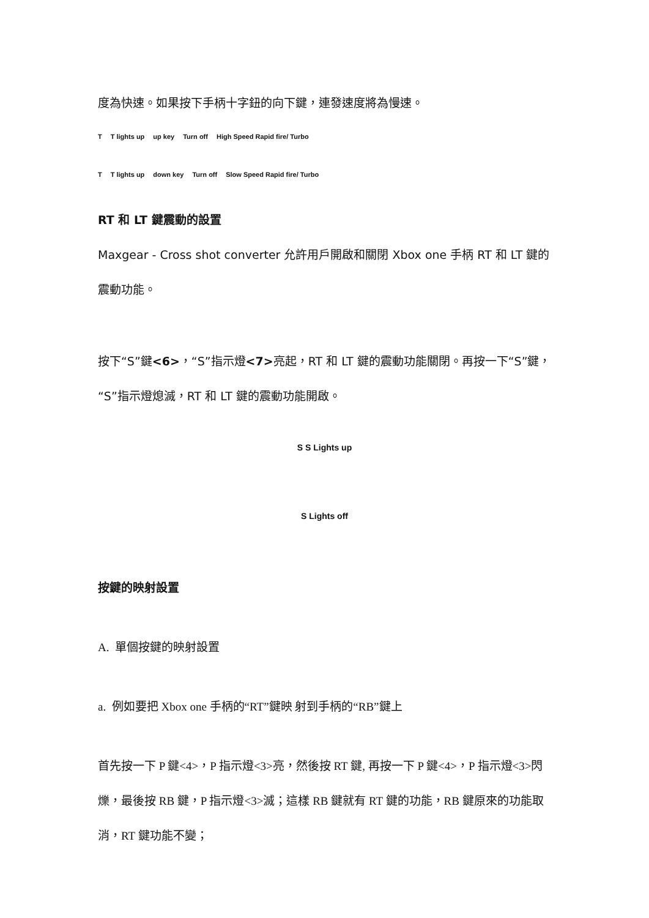度為快速。如果按下手柄十字鈕的向下鍵，連發速度將為慢速。
T T lights up up key Turn off High Speed Rapid fire/ Turbo
T T lights up down key Turn off Slow Speed Rapid fire/ Turbo
RT 和 LT 鍵震動的設置
Maxgear - Cross shot converter 允許用戶開啟和關閉 Xbox one 手柄 RT 和 LT 鍵的震動功能。
按下“S”鍵<6>，“S”指示燈<7>亮起，RT 和 LT 鍵的震動功能關閉。再按一下“S”鍵，“S”指示燈熄滅，RT 和 LT 鍵的震動功能開啟。
S S Lights up
S Lights off
按鍵的映射設置
A. 單個按鍵的映射設置
a. 例如要把 Xbox one 手柄的“RT”鍵映 射到手柄的“RB”鍵上
首先按一下 P 鍵<4>，P 指示燈<3>亮，然後按 RT 鍵, 再按一下 P 鍵<4>，P 指示燈<3>閃爍，最後按 RB 鍵，P 指示燈<3>滅；這樣 RB 鍵就有 RT 鍵的功能，RB 鍵原來的功能取消，RT 鍵功能不變；